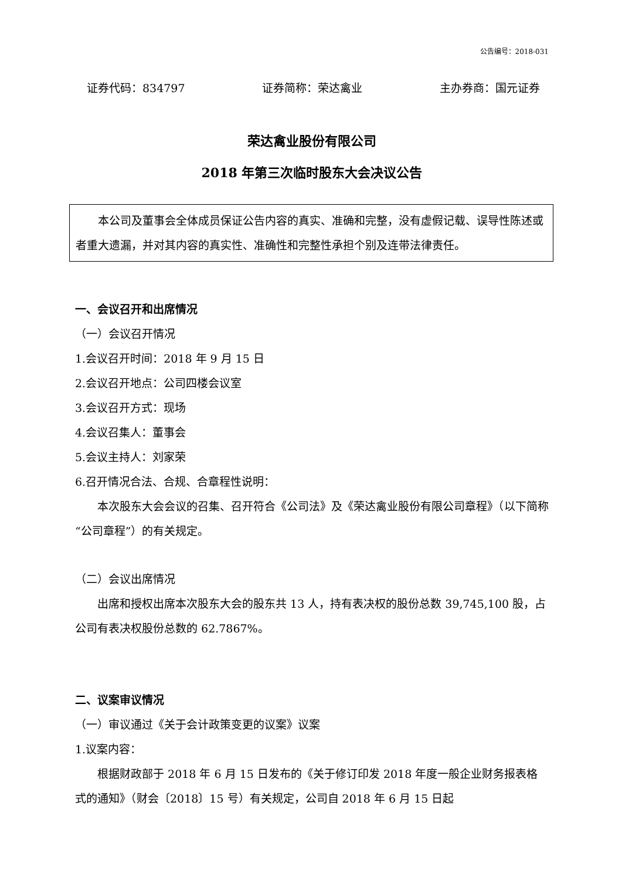公告编号：2018-031
证券代码：834797 证券简称：荣达禽业 主办券商：国元证券
荣达禽业股份有限公司
2018 年第三次临时股东大会决议公告
本公司及董事会全体成员保证公告内容的真实、准确和完整，没有虚假记载、误导性陈述或者重大遗漏，并对其内容的真实性、准确性和完整性承担个别及连带法律责任。
一、会议召开和出席情况
（一）会议召开情况
1.会议召开时间：2018 年 9 月 15 日
2.会议召开地点：公司四楼会议室
3.会议召开方式：现场
4.会议召集人：董事会
5.会议主持人：刘家荣
6.召开情况合法、合规、合章程性说明：
本次股东大会会议的召集、召开符合《公司法》及《荣达禽业股份有限公司章程》（以下简称“公司章程”）的有关规定。
（二）会议出席情况
出席和授权出席本次股东大会的股东共 13 人，持有表决权的股份总数 39,745,100 股，占公司有表决权股份总数的 62.7867%。
二、议案审议情况
（一）审议通过《关于会计政策变更的议案》议案
1.议案内容：
根据财政部于 2018 年 6 月 15 日发布的《关于修订印发 2018 年度一般企业财务报表格式的通知》（财会〔2018〕15 号）有关规定，公司自 2018 年 6 月 15 日起